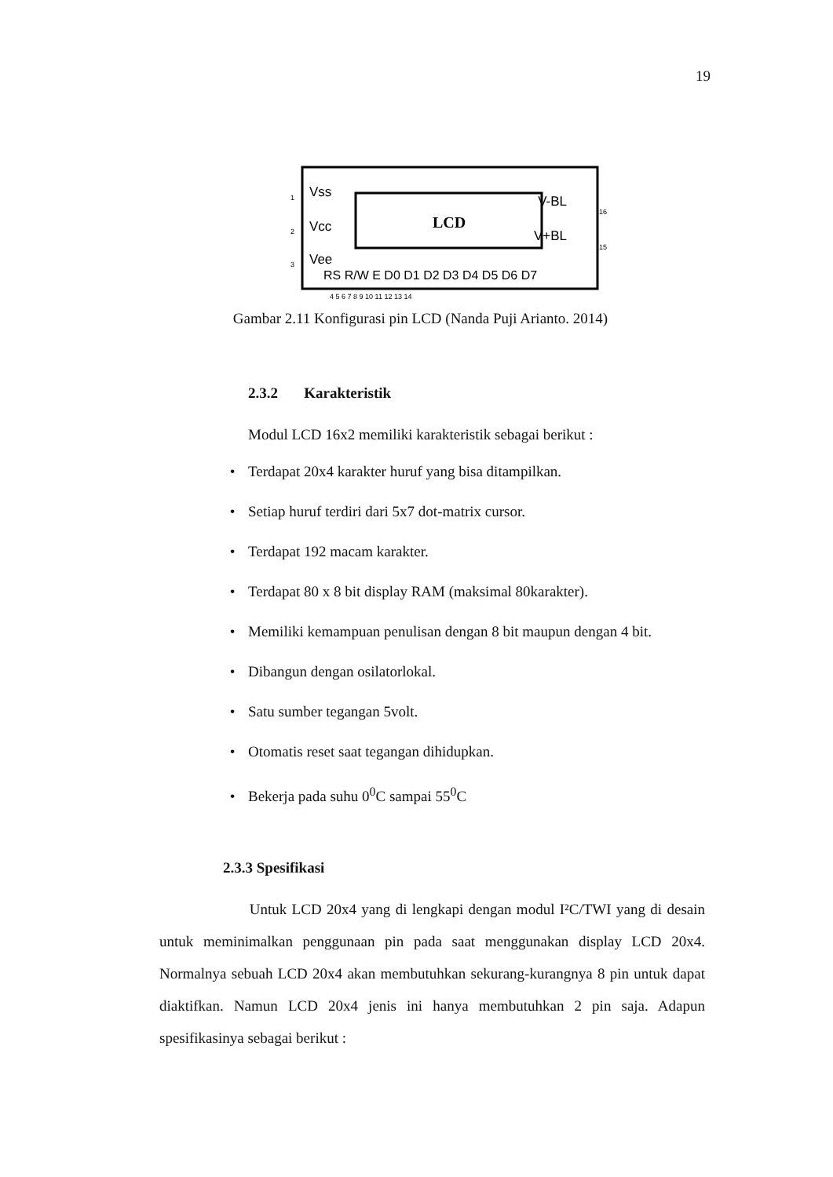19
LCD
Vss
Vcc
Vee
V-BL
V+BL
RS R/W E D0 D1 D2 D3 D4 D5 D6 D7
1
2
3
16
15
4 5 6 7 8 9 10 11 12 13 14
Gambar 2.11 Konfigurasi pin LCD (Nanda Puji Arianto. 2014)
2.3.2 Karakteristik
Modul LCD 16x2 memiliki karakteristik sebagai berikut :
• Terdapat 20x4 karakter huruf yang bisa ditampilkan.
• Setiap huruf terdiri dari 5x7 dot-matrix cursor.
• Terdapat 192 macam karakter.
• Terdapat 80 x 8 bit display RAM (maksimal 80karakter).
• Memiliki kemampuan penulisan dengan 8 bit maupun dengan 4 bit.
• Dibangun dengan osilatorlokal.
• Satu sumber tegangan 5volt.
• Otomatis reset saat tegangan dihidupkan.
• Bekerja pada suhu 0<sup>0</sup>C sampai 55<sup>0</sup>C
2.3.3 Spesifikasi
Untuk LCD 20x4 yang di lengkapi dengan modul I²C/TWI yang di desain untuk meminimalkan penggunaan pin pada saat menggunakan display LCD 20x4. Normalnya sebuah LCD 20x4 akan membutuhkan sekurang-kurangnya 8 pin untuk dapat diaktifkan. Namun LCD 20x4 jenis ini hanya membutuhkan 2 pin saja. Adapun spesifikasinya sebagai berikut :